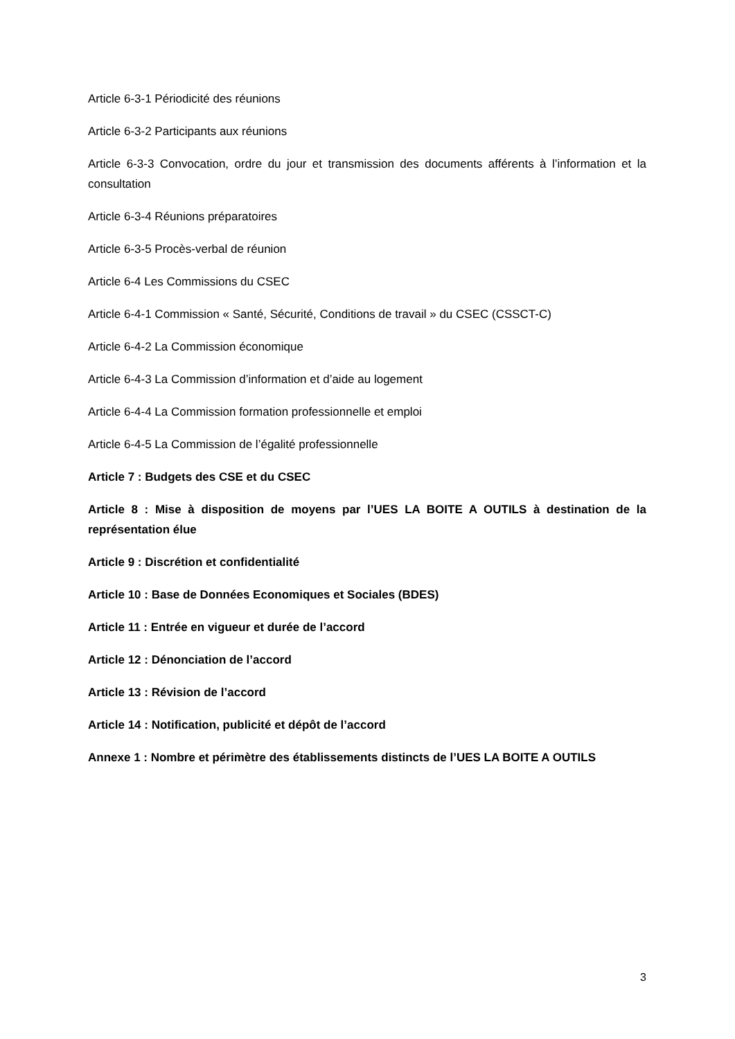Article 6-3-1 Périodicité des réunions
Article 6-3-2 Participants aux réunions
Article 6-3-3 Convocation, ordre du jour et transmission des documents afférents à l’information et la consultation
Article 6-3-4 Réunions préparatoires
Article 6-3-5 Procès-verbal de réunion
Article 6-4 Les Commissions du CSEC
Article 6-4-1 Commission « Santé, Sécurité, Conditions de travail » du CSEC (CSSCT-C)
Article 6-4-2 La Commission économique
Article 6-4-3 La Commission d’information et d’aide au logement
Article 6-4-4 La Commission formation professionnelle et emploi
Article 6-4-5 La Commission de l’égalité professionnelle
Article 7 : Budgets des CSE et du CSEC
Article 8 : Mise à disposition de moyens par l’UES LA BOITE A OUTILS à destination de la représentation élue
Article 9 : Discrétion et confidentialité
Article 10 : Base de Données Economiques et Sociales (BDES)
Article 11 : Entrée en vigueur et durée de l’accord
Article 12 : Dénonciation de l’accord
Article 13 : Révision de l’accord
Article 14 : Notification, publicité et dépôt de l’accord
Annexe 1 : Nombre et périmètre des établissements distincts de l’UES LA BOITE A OUTILS
3